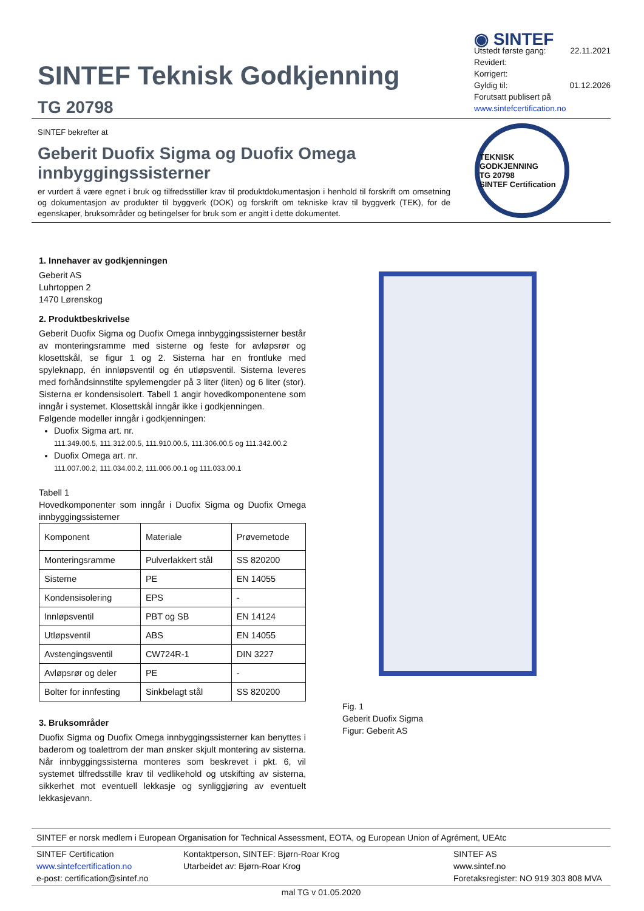SINTEF Teknisk Godkjenning
TG 20798
◉ SINTEF
Utstedt første gang: 22.11.2021
Revidert:
Korrigert:
Gyldig til: 01.12.2026
Forutsatt publisert på
www.sintefcertification.no
SINTEF bekrefter at
Geberit Duofix Sigma og Duofix Omega innbyggingssisterner
er vurdert å være egnet i bruk og tilfredsstiller krav til produktdokumentasjon i henhold til forskrift om omsetning og dokumentasjon av produkter til byggverk (DOK) og forskrift om tekniske krav til byggverk (TEK), for de egenskaper, bruksområder og betingelser for bruk som er angitt i dette dokumentet.
TEKNISK GODKJENNING
TG 20798
SINTEF Certification
1. Innehaver av godkjenningen
Geberit AS
Luhrtoppen 2
1470 Lørenskog
2. Produktbeskrivelse
Geberit Duofix Sigma og Duofix Omega innbyggingssisterner består av monteringsramme med sisterne og feste for avløpsrør og klosettskål, se figur 1 og 2. Sisterna har en frontluke med spyleknapp, én innløpsventil og én utløpsventil. Sisterna leveres med forhåndsinnstilte spylemengder på 3 liter (liten) og 6 liter (stor). Sisterna er kondensisolert. Tabell 1 angir hovedkomponentene som inngår i systemet. Klosettskål inngår ikke i godkjenningen.
Følgende modeller inngår i godkjenningen:
Duofix Sigma art. nr.
111.349.00.5, 111.312.00.5, 111.910.00.5, 111.306.00.5 og 111.342.00.2
Duofix Omega art. nr.
111.007.00.2, 111.034.00.2, 111.006.00.1 og 111.033.00.1
Tabell 1
Hovedkomponenter som inngår i Duofix Sigma og Duofix Omega innbyggingssisterner
| Komponent | Materiale | Prøvemetode |
| --- | --- | --- |
| Monteringsramme | Pulverlakkert stål | SS 820200 |
| Sisterne | PE | EN 14055 |
| Kondensisolering | EPS | - |
| Innløpsventil | PBT og SB | EN 14124 |
| Utløpsventil | ABS | EN 14055 |
| Avstengingsventil | CW724R-1 | DIN 3227 |
| Avløpsrør og deler | PE | - |
| Bolter for innfesting | Sinkbelagt stål | SS 820200 |
3. Bruksområder
Duofix Sigma og Duofix Omega innbyggingssisterner kan benyttes i baderom og toalettrom der man ønsker skjult montering av sisterna. Når innbyggingssisterna monteres som beskrevet i pkt. 6, vil systemet tilfredsstille krav til vedlikehold og utskifting av sisterna, sikkerhet mot eventuell lekkasje og synliggjøring av eventuelt lekkasjevann.
Fig. 1
Geberit Duofix Sigma
Figur: Geberit AS
SINTEF er norsk medlem i European Organisation for Technical Assessment, EOTA, og European Union of Agrément, UEAtc
SINTEF Certification
www.sintefcertification.no
e-post: certification@sintef.no
Kontaktperson, SINTEF: Bjørn-Roar Krog
Utarbeidet av: Bjørn-Roar Krog
SINTEF AS
www.sintef.no
Foretaksregister: NO 919 303 808 MVA
mal TG v 01.05.2020